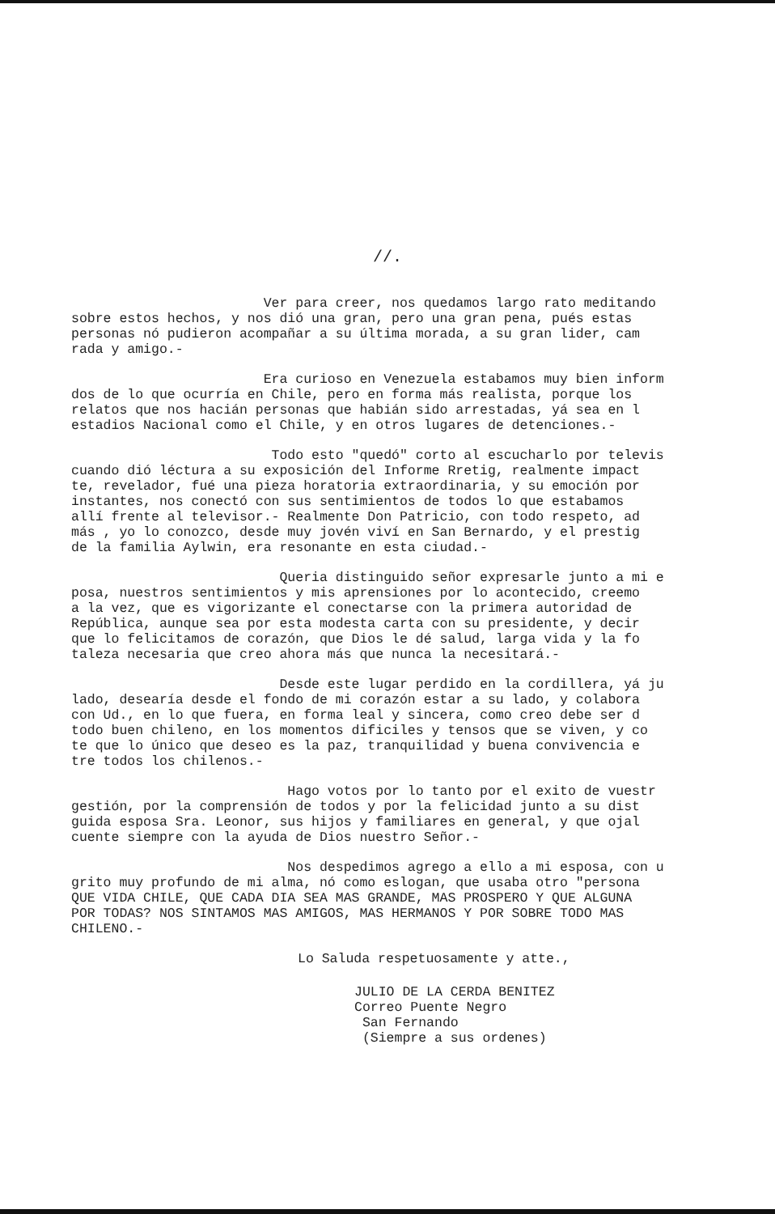//.
Ver para creer, nos quedamos largo rato meditando sobre estos hechos, y nos dió una gran, pero una gran pena, pués estas personas nó pudieron acompañar a su última morada, a su gran lider, cam rada y amigo.-
Era curioso en Venezuela estabamos muy bien inform dos de lo que ocurría en Chile, pero en forma más realista, porque los relatos que nos hacián personas que habián sido arrestadas, yá sea en l estadios Nacional como el Chile, y en otros lugares de detenciones.-
Todo esto "quedó" corto al escucharlo por televis cuando dió léctura a su exposición del Informe Rretig, realmente impact te, revelador, fué una pieza horatoria extraordinaria, y su emoción por instantes, nos conectó con sus sentimientos de todos lo que estabamos allí frente al televisor.- Realmente Don Patricio, con todo respeto, ad más , yo lo conozco, desde muy jovén viví en San Bernardo, y el prestig de la familia Aylwin, era resonante en esta ciudad.-
Queria distinguido señor expresarle junto a mi e posa, nuestros sentimientos y mis aprensiones por lo acontecido, creemo a la vez, que es vigorizante el conectarse con la primera autoridad de República, aunque sea por esta modesta carta con su presidente, y decir que lo felicitamos de corazón, que Dios le dé salud, larga vida y la fo taleza necesaria que creo ahora más que nunca la necesitará.-
Desde este lugar perdido en la cordillera, yá ju lado, desearía desde el fondo de mi corazón estar a su lado, y colabora con Ud., en lo que fuera, en forma leal y sincera, como creo debe ser d todo buen chileno, en los momentos dificiles y tensos que se viven, y co te que lo único que deseo es la paz, tranquilidad y buena convivencia e tre todos los chilenos.-
Hago votos por lo tanto por el exito de vuestr gestión, por la comprensión de todos y por la felicidad junto a su dist guida esposa Sra. Leonor, sus hijos y familiares en general, y que ojal cuente siempre con la ayuda de Dios nuestro Señor.-
Nos despedimos agrego a ello a mi esposa, con u grito muy profundo de mi alma, nó como eslogan, que usaba otro "persona QUE VIDA CHILE, QUE CADA DIA SEA MAS GRANDE, MAS PROSPERO Y QUE ALGUNA POR TODAS? NOS SINTAMOS MAS AMIGOS, MAS HERMANOS Y POR SOBRE TODO MAS CHILENO.-
Lo Saluda respetuosamente y atte.,
JULIO DE LA CERDA BENITEZ Correo Puente Negro San Fernando (Siempre a sus ordenes)